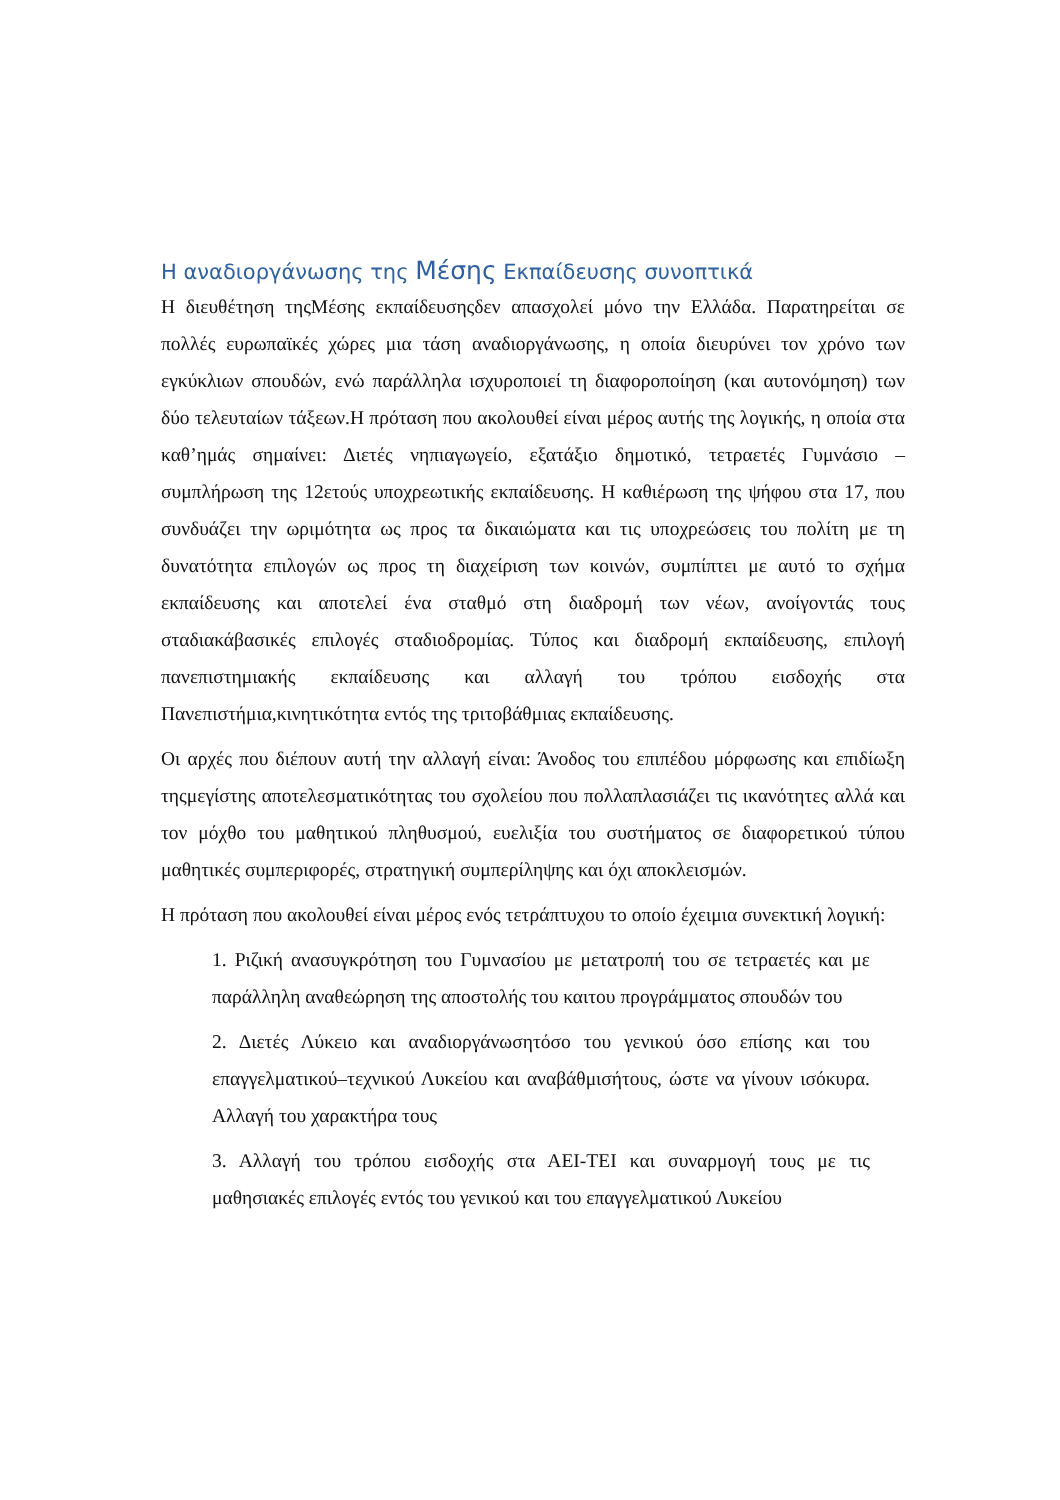Η αναδιοργάνωσης της Μέσης Εκπαίδευσης συνοπτικά
Η διευθέτηση τηςΜέσης εκπαίδευσηςδεν απασχολεί μόνο την Ελλάδα. Παρατηρείται σε πολλές ευρωπαϊκές χώρες μια τάση αναδιοργάνωσης, η οποία διευρύνει τον χρόνο των εγκύκλιων σπουδών, ενώ παράλληλα ισχυροποιεί τη διαφοροποίηση (και αυτονόμηση) των δύο τελευταίων τάξεων.Η πρόταση που ακολουθεί είναι μέρος αυτής της λογικής, η οποία στα καθ’ημάς σημαίνει: Διετές νηπιαγωγείο, εξατάξιο δημοτικό, τετραετές Γυμνάσιο – συμπλήρωση της 12ετούς υποχρεωτικής εκπαίδευσης. Η καθιέρωση της ψήφου στα 17, που συνδυάζει την ωριμότητα ως προς τα δικαιώματα και τις υποχρεώσεις του πολίτη με τη δυνατότητα επιλογών ως προς τη διαχείριση των κοινών, συμπίπτει με αυτό το σχήμα εκπαίδευσης και αποτελεί ένα σταθμό στη διαδρομή των νέων, ανοίγοντάς τους σταδιακάβασικές επιλογές σταδιοδρομίας. Τύπος και διαδρομή εκπαίδευσης, επιλογή πανεπιστημιακής εκπαίδευσης και αλλαγή του τρόπου εισδοχής στα Πανεπιστήμια,κινητικότητα εντός της τριτοβάθμιας εκπαίδευσης.
Οι αρχές που διέπουν αυτή την αλλαγή είναι: Άνοδος του επιπέδου μόρφωσης και επιδίωξη τηςμεγίστης αποτελεσματικότητας του σχολείου που πολλαπλασιάζει τις ικανότητες αλλά και τον μόχθο του μαθητικού πληθυσμού, ευελιξία του συστήματος σε διαφορετικού τύπου μαθητικές συμπεριφορές, στρατηγική συμπερίληψης και όχι αποκλεισμών.
Η πρόταση που ακολουθεί είναι μέρος ενός τετράπτυχου το οποίο έχειμια συνεκτική λογική:
1. Ριζική ανασυγκρότηση του Γυμνασίου με μετατροπή του σε τετραετές και με παράλληλη αναθεώρηση της αποστολής του καιτου προγράμματος σπουδών του
2. Διετές Λύκειο και αναδιοργάνωσητόσο του γενικού όσο επίσης και του επαγγελματικού–τεχνικού Λυκείου και αναβάθμισήτους, ώστε να γίνουν ισόκυρα. Αλλαγή του χαρακτήρα τους
3. Αλλαγή του τρόπου εισδοχής στα ΑΕΙ-ΤΕΙ και συναρμογή τους με τις μαθησιακές επιλογές εντός του γενικού και του επαγγελματικού Λυκείου